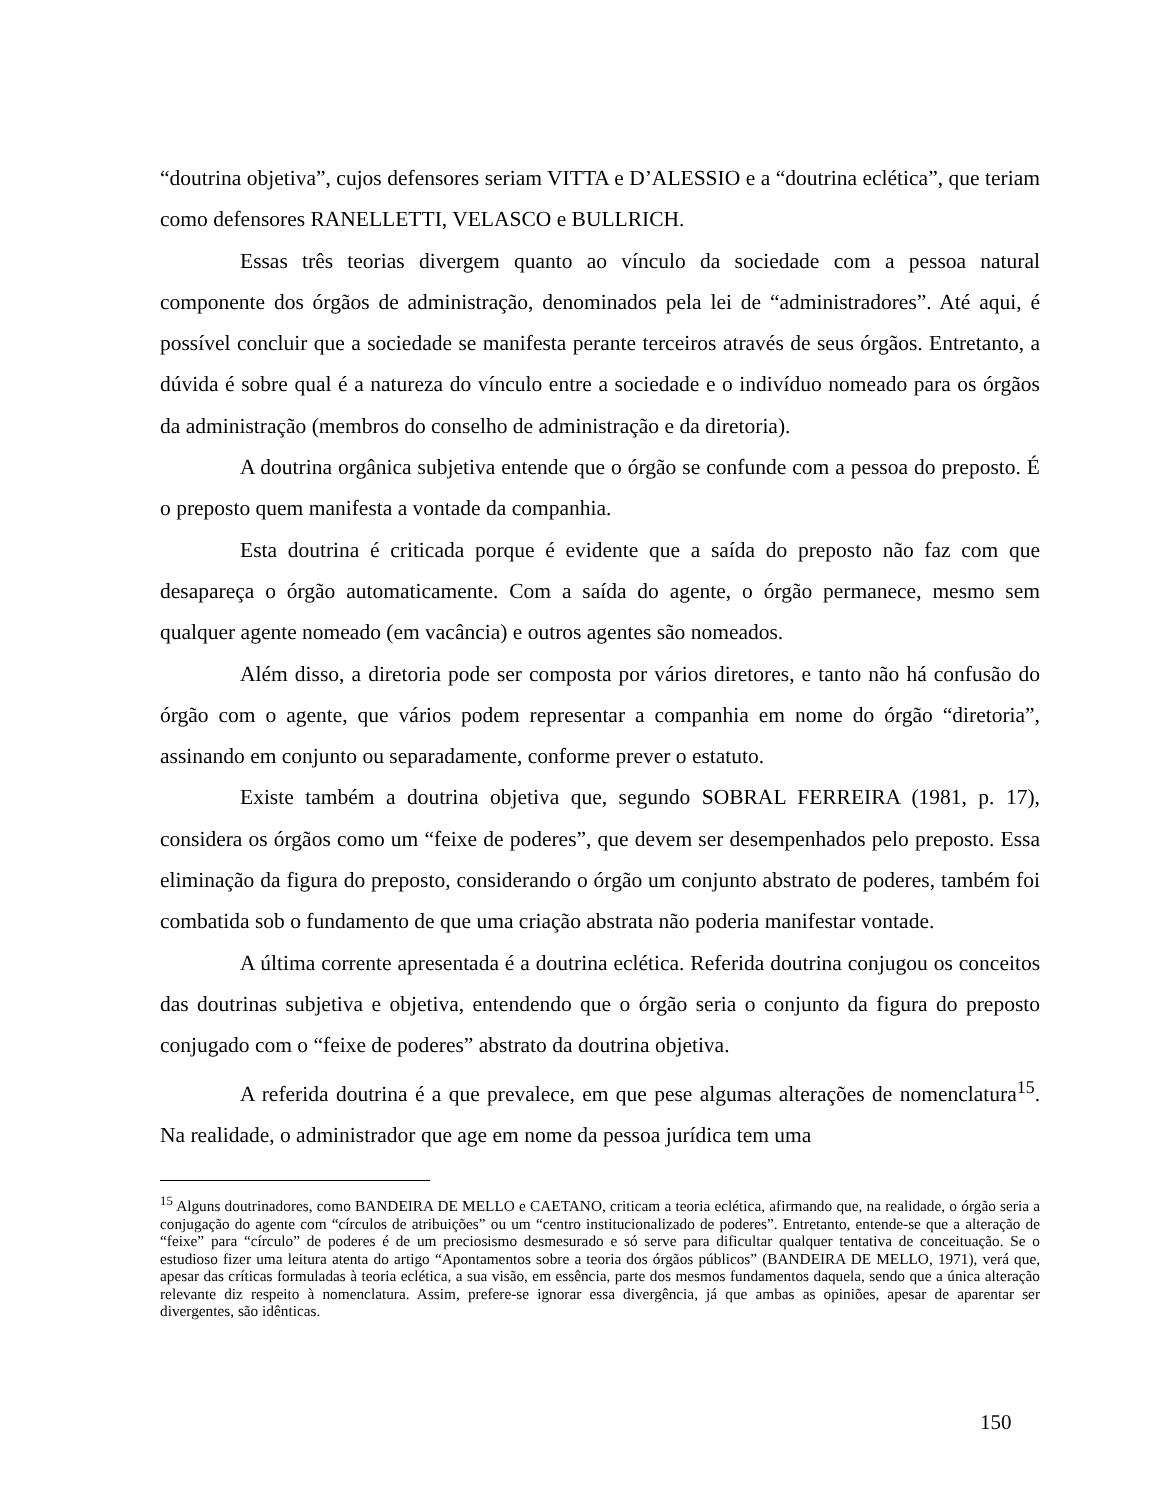“doutrina objetiva”, cujos defensores seriam VITTA e D’ALESSIO e a “doutrina eclética”, que teriam como defensores RANELLETTI, VELASCO e BULLRICH.
Essas três teorias divergem quanto ao vínculo da sociedade com a pessoa natural componente dos órgãos de administração, denominados pela lei de “administradores”. Até aqui, é possível concluir que a sociedade se manifesta perante terceiros através de seus órgãos. Entretanto, a dúvida é sobre qual é a natureza do vínculo entre a sociedade e o indivíduo nomeado para os órgãos da administração (membros do conselho de administração e da diretoria).
A doutrina orgânica subjetiva entende que o órgão se confunde com a pessoa do preposto. É o preposto quem manifesta a vontade da companhia.
Esta doutrina é criticada porque é evidente que a saída do preposto não faz com que desapareça o órgão automaticamente. Com a saída do agente, o órgão permanece, mesmo sem qualquer agente nomeado (em vacância) e outros agentes são nomeados.
Além disso, a diretoria pode ser composta por vários diretores, e tanto não há confusão do órgão com o agente, que vários podem representar a companhia em nome do órgão “diretoria”, assinando em conjunto ou separadamente, conforme prever o estatuto.
Existe também a doutrina objetiva que, segundo SOBRAL FERREIRA (1981, p. 17), considera os órgãos como um “feixe de poderes”, que devem ser desempenhados pelo preposto. Essa eliminação da figura do preposto, considerando o órgão um conjunto abstrato de poderes, também foi combatida sob o fundamento de que uma criação abstrata não poderia manifestar vontade.
A última corrente apresentada é a doutrina eclética. Referida doutrina conjugou os conceitos das doutrinas subjetiva e objetiva, entendendo que o órgão seria o conjunto da figura do preposto conjugado com o “feixe de poderes” abstrato da doutrina objetiva.
A referida doutrina é a que prevalece, em que pese algumas alterações de nomenclatura<sup>15</sup>. Na realidade, o administrador que age em nome da pessoa jurídica tem uma
<sup>15</sup> Alguns doutrinadores, como BANDEIRA DE MELLO e CAETANO, criticam a teoria eclética, afirmando que, na realidade, o órgão seria a conjugação do agente com “círculos de atribuições” ou um “centro institucionalizado de poderes”. Entretanto, entende-se que a alteração de “feixe” para “círculo” de poderes é de um preciosismo desmesurado e só serve para dificultar qualquer tentativa de conceituação. Se o estudioso fizer uma leitura atenta do artigo “Apontamentos sobre a teoria dos órgãos públicos” (BANDEIRA DE MELLO, 1971), verá que, apesar das críticas formuladas à teoria eclética, a sua visão, em essência, parte dos mesmos fundamentos daquela, sendo que a única alteração relevante diz respeito à nomenclatura. Assim, prefere-se ignorar essa divergência, já que ambas as opiniões, apesar de aparentar ser divergentes, são idênticas.
150